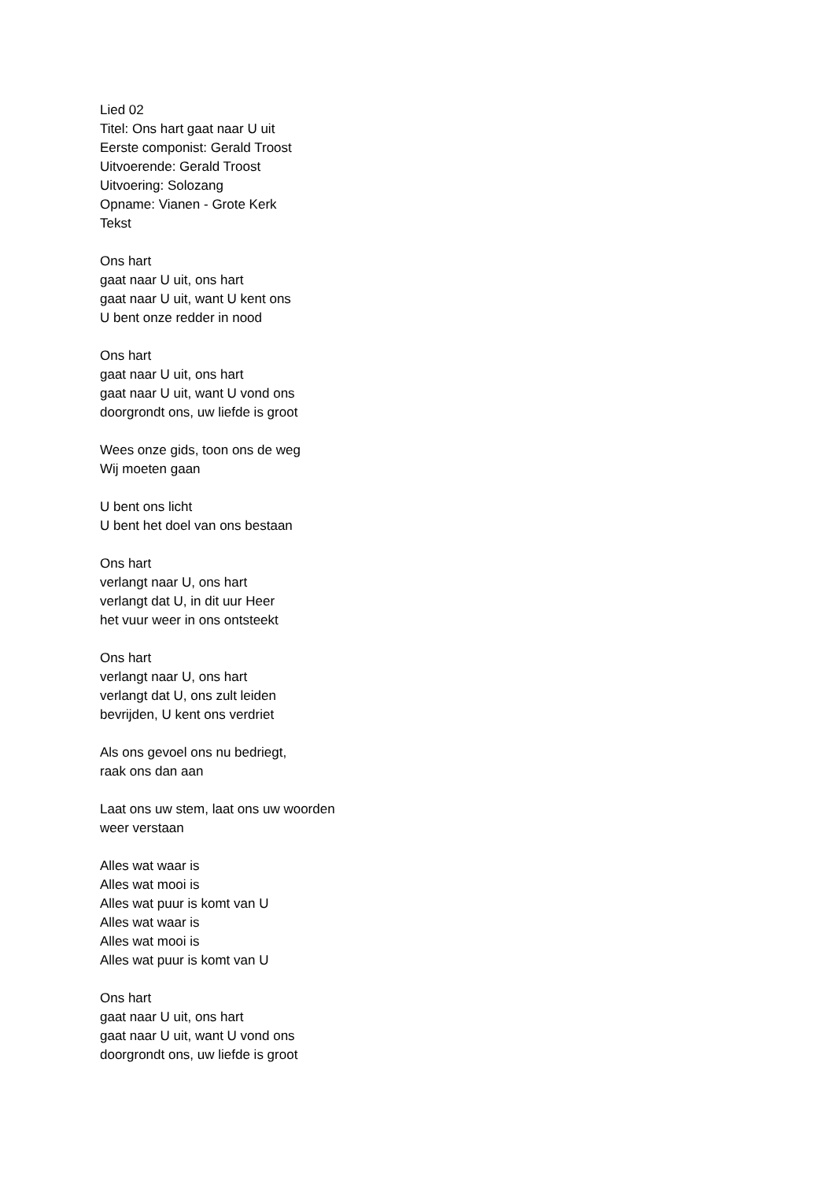Lied 02
Titel: Ons hart gaat naar U uit
Eerste componist: Gerald Troost
Uitvoerende: Gerald Troost
Uitvoering: Solozang
Opname: Vianen - Grote Kerk
Tekst
Ons hart
gaat naar U uit, ons hart
gaat naar U uit, want U kent ons
U bent onze redder in nood
Ons hart
gaat naar U uit, ons hart
gaat naar U uit, want U vond ons
doorgrondt ons, uw liefde is groot
Wees onze gids, toon ons de weg
Wij moeten gaan
U bent ons licht
U bent het doel van ons bestaan
Ons hart
verlangt naar U, ons hart
verlangt dat U, in dit uur Heer
het vuur weer in ons ontsteekt
Ons hart
verlangt naar U, ons hart
verlangt dat U, ons zult leiden
bevrijden, U kent ons verdriet
Als ons gevoel ons nu bedriegt,
raak ons dan aan
Laat ons uw stem, laat ons uw woorden
weer verstaan
Alles wat waar is
Alles wat mooi is
Alles wat puur is komt van U
Alles wat waar is
Alles wat mooi is
Alles wat puur is komt van U
Ons hart
gaat naar U uit, ons hart
gaat naar U uit, want U vond ons
doorgrondt ons, uw liefde is groot